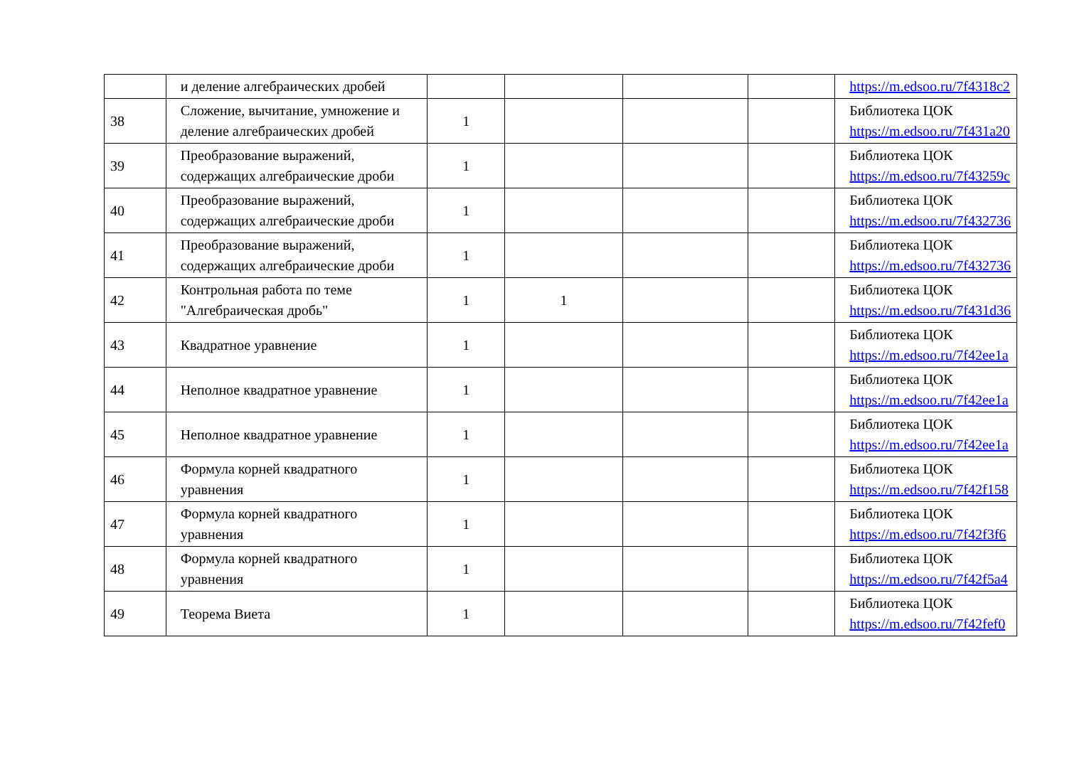| | и деление алгебраических дробей | | | | | https://m.edsoo.ru/7f4318c2 |
| 38 | Сложение, вычитание, умножение и деление алгебраических дробей | 1 | | | | Библиотека ЦОК https://m.edsoo.ru/7f431a20 |
| 39 | Преобразование выражений, содержащих алгебраические дроби | 1 | | | | Библиотека ЦОК https://m.edsoo.ru/7f43259c |
| 40 | Преобразование выражений, содержащих алгебраические дроби | 1 | | | | Библиотека ЦОК https://m.edsoo.ru/7f432736 |
| 41 | Преобразование выражений, содержащих алгебраические дроби | 1 | | | | Библиотека ЦОК https://m.edsoo.ru/7f432736 |
| 42 | Контрольная работа по теме "Алгебраическая дробь" | 1 | 1 | | | Библиотека ЦОК https://m.edsoo.ru/7f431d36 |
| 43 | Квадратное уравнение | 1 | | | | Библиотека ЦОК https://m.edsoo.ru/7f42ee1a |
| 44 | Неполное квадратное уравнение | 1 | | | | Библиотека ЦОК https://m.edsoo.ru/7f42ee1a |
| 45 | Неполное квадратное уравнение | 1 | | | | Библиотека ЦОК https://m.edsoo.ru/7f42ee1a |
| 46 | Формула корней квадратного уравнения | 1 | | | | Библиотека ЦОК https://m.edsoo.ru/7f42f158 |
| 47 | Формула корней квадратного уравнения | 1 | | | | Библиотека ЦОК https://m.edsoo.ru/7f42f3f6 |
| 48 | Формула корней квадратного уравнения | 1 | | | | Библиотека ЦОК https://m.edsoo.ru/7f42f5a4 |
| 49 | Теорема Виета | 1 | | | | Библиотека ЦОК https://m.edsoo.ru/7f42fef0 |